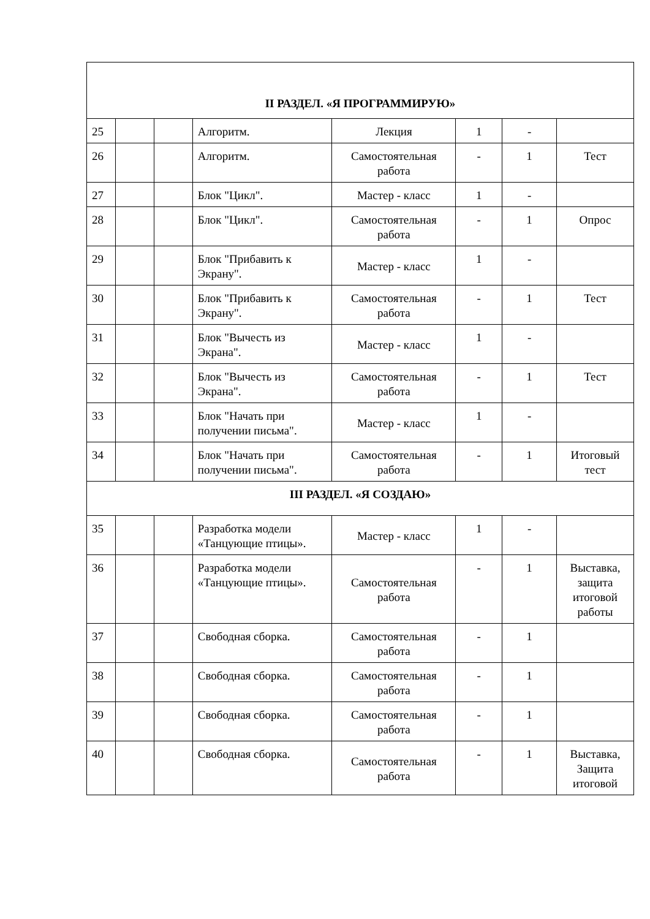| II РАЗДЕЛ. «Я ПРОГРАММИРУЮ» | | | | | | | |
| 25 | | | Алгоритм. | Лекция | 1 | - | |
| 26 | | | Алгоритм. | Самостоятельная работа | - | 1 | Тест |
| 27 | | | Блок "Цикл". | Мастер - класс | 1 | - | |
| 28 | | | Блок "Цикл". | Самостоятельная работа | - | 1 | Опрос |
| 29 | | | Блок "Прибавить к Экрану". | Мастер - класс | 1 | - | |
| 30 | | | Блок "Прибавить к Экрану". | Самостоятельная работа | - | 1 | Тест |
| 31 | | | Блок "Вычесть из Экрана". | Мастер - класс | 1 | - | |
| 32 | | | Блок "Вычесть из Экрана". | Самостоятельная работа | - | 1 | Тест |
| 33 | | | Блок "Начать при получении письма". | Мастер - класс | 1 | - | |
| 34 | | | Блок "Начать при получении письма". | Самостоятельная работа | - | 1 | Итоговый тест |
| III РАЗДЕЛ. «Я СОЗДАЮ» | | | | | | | |
| 35 | | | Разработка модели «Танцующие птицы». | Мастер - класс | 1 | - | |
| 36 | | | Разработка модели «Танцующие птицы». | Самостоятельная работа | - | 1 | Выставка, защита итоговой работы |
| 37 | | | Свободная сборка. | Самостоятельная работа | - | 1 | |
| 38 | | | Свободная сборка. | Самостоятельная работа | - | 1 | |
| 39 | | | Свободная сборка. | Самостоятельная работа | - | 1 | |
| 40 | | | Свободная сборка. | Самостоятельная работа | - | 1 | Выставка, Защита итоговой |